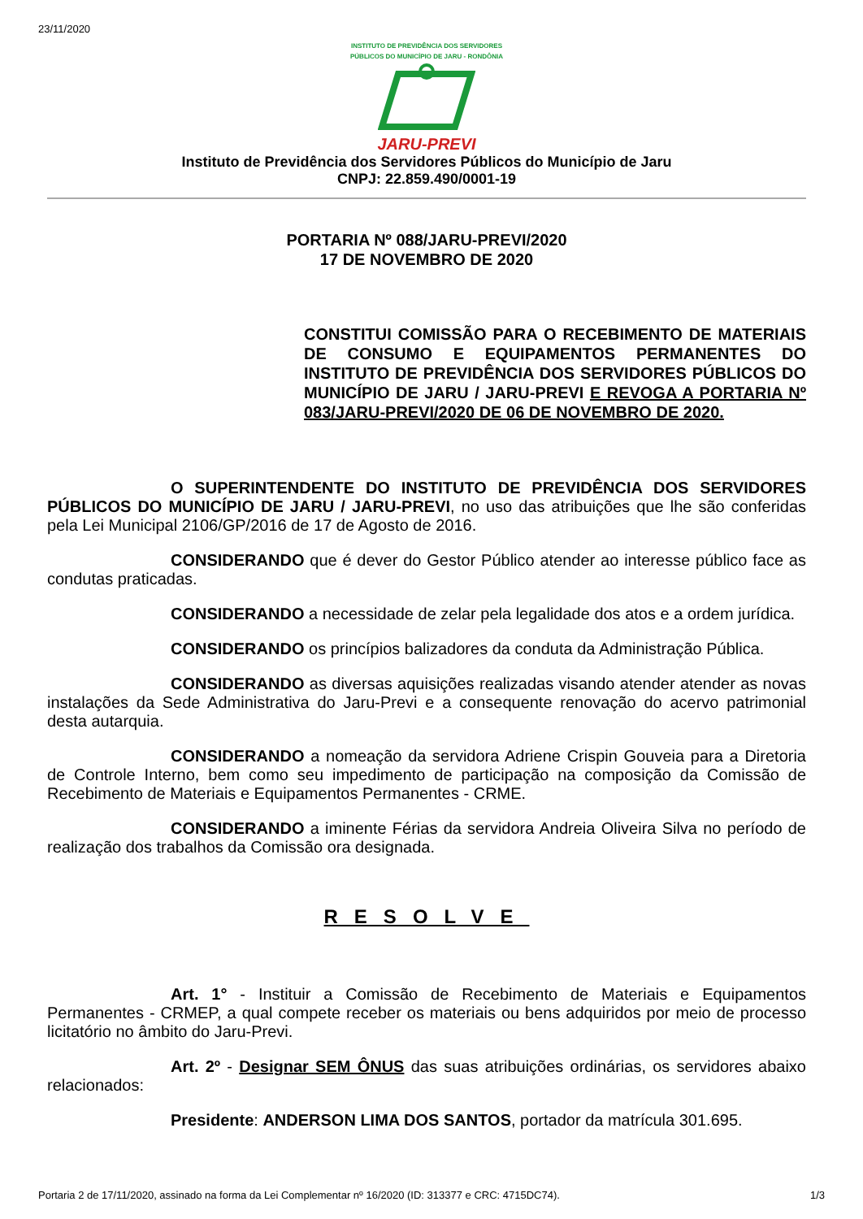23/11/2020
INSTITUTO DE PREVIDÊNCIA DOS SERVIDORES
PÚBLICOS DO MUNICÍPIO DE JARU - RONDÔNIA
JARU-PREVI
Instituto de Previdência dos Servidores Públicos do Município de Jaru
CNPJ: 22.859.490/0001-19
PORTARIA Nº 088/JARU-PREVI/2020
17 DE NOVEMBRO DE 2020
CONSTITUI COMISSÃO PARA O RECEBIMENTO DE MATERIAIS DE CONSUMO E EQUIPAMENTOS PERMANENTES DO INSTITUTO DE PREVIDÊNCIA DOS SERVIDORES PÚBLICOS DO MUNICÍPIO DE JARU / JARU-PREVI E REVOGA A PORTARIA Nº 083/JARU-PREVI/2020 DE 06 DE NOVEMBRO DE 2020.
O SUPERINTENDENTE DO INSTITUTO DE PREVIDÊNCIA DOS SERVIDORES PÚBLICOS DO MUNICÍPIO DE JARU / JARU-PREVI, no uso das atribuições que lhe são conferidas pela Lei Municipal 2106/GP/2016 de 17 de Agosto de 2016.
CONSIDERANDO que é dever do Gestor Público atender ao interesse público face as condutas praticadas.
CONSIDERANDO a necessidade de zelar pela legalidade dos atos e a ordem jurídica.
CONSIDERANDO os princípios balizadores da conduta da Administração Pública.
CONSIDERANDO as diversas aquisições realizadas visando atender atender as novas instalações da Sede Administrativa do Jaru-Previ e a consequente renovação do acervo patrimonial desta autarquia.
CONSIDERANDO a nomeação da servidora Adriene Crispin Gouveia para a Diretoria de Controle Interno, bem como seu impedimento de participação na composição da Comissão de Recebimento de Materiais e Equipamentos Permanentes - CRME.
CONSIDERANDO a iminente Férias da servidora Andreia Oliveira Silva no período de realização dos trabalhos da Comissão ora designada.
RESOLVE
Art. 1° - Instituir a Comissão de Recebimento de Materiais e Equipamentos Permanentes - CRMEP, a qual compete receber os materiais ou bens adquiridos por meio de processo licitatório no âmbito do Jaru-Previ.
Art. 2º - Designar SEM ÔNUS das suas atribuições ordinárias, os servidores abaixo relacionados:
Presidente: ANDERSON LIMA DOS SANTOS, portador da matrícula 301.695.
Portaria 2 de 17/11/2020, assinado na forma da Lei Complementar nº 16/2020 (ID: 313377 e CRC: 4715DC74). 1/3